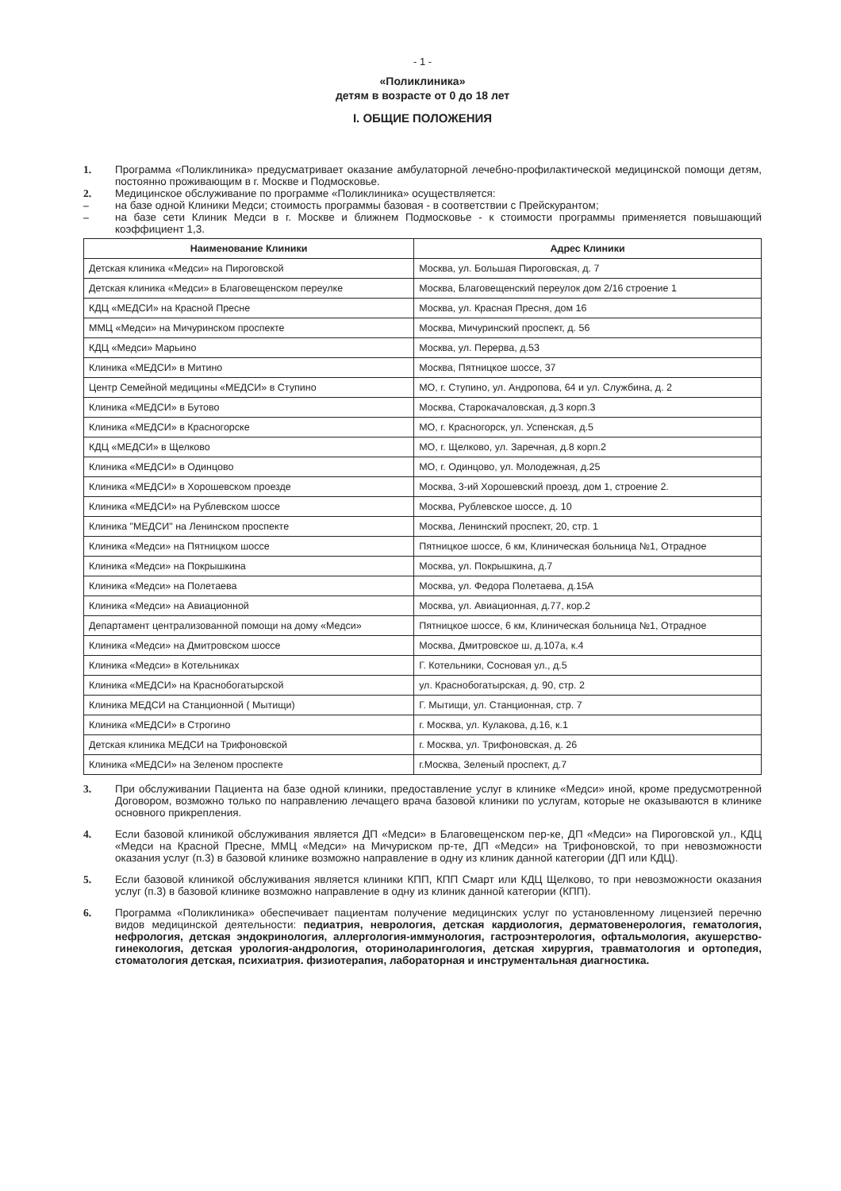- 1 -
«Поликлиника»
детям в возрасте от 0 до 18 лет
I. ОБЩИЕ ПОЛОЖЕНИЯ
1. Программа «Поликлиника» предусматривает оказание амбулаторной лечебно-профилактической медицинской помощи детям, постоянно проживающим в г. Москве и Подмосковье.
2. Медицинское обслуживание по программе «Поликлиника» осуществляется:
– на базе одной Клиники Медси; стоимость программы базовая - в соответствии с Прейскурантом;
– на базе сети Клиник Медси в г. Москве и ближнем Подмосковье - к стоимости программы применяется повышающий коэффициент 1,3.
| Наименование Клиники | Адрес Клиники |
| --- | --- |
| Детская клиника «Медси» на Пироговской | Москва, ул. Большая Пироговская, д. 7 |
| Детская клиника «Медси» в Благовещенском переулке | Москва, Благовещенский переулок дом 2/16 строение 1 |
| КДЦ «МЕДСИ» на Красной Пресне | Москва, ул. Красная Пресня, дом 16 |
| ММЦ «Медси» на Мичуринском проспекте | Москва, Мичуринский проспект, д. 56 |
| КДЦ «Медси» Марьино | Москва, ул. Перерва, д.53 |
| Клиника «МЕДСИ» в Митино | Москва, Пятницкое шоссе, 37 |
| Центр Семейной медицины «МЕДСИ» в Ступино | МО, г. Ступино, ул. Андропова, 64 и ул. Службина, д. 2 |
| Клиника «МЕДСИ» в Бутово | Москва, Старокачаловская, д.3 корп.3 |
| Клиника «МЕДСИ» в Красногорске | МО, г. Красногорск, ул. Успенская, д.5 |
| КДЦ «МЕДСИ» в Щелково | МО, г. Щелково, ул. Заречная, д.8 корп.2 |
| Клиника «МЕДСИ» в Одинцово | МО, г. Одинцово, ул. Молодежная, д.25 |
| Клиника «МЕДСИ» в Хорошевском проезде | Москва, 3-ий Хорошевский проезд, дом 1, строение 2. |
| Клиника «МЕДСИ» на Рублевском шоссе | Москва, Рублевское шоссе, д. 10 |
| Клиника "МЕДСИ" на Ленинском проспекте | Москва, Ленинский проспект, 20, стр. 1 |
| Клиника «Медси» на Пятницком шоссе | Пятницкое шоссе, 6 км, Клиническая больница №1, Отрадное |
| Клиника «Медси» на Покрышкина | Москва, ул. Покрышкина, д.7 |
| Клиника «Медси» на Полетаева | Москва, ул. Федора Полетаева, д.15А |
| Клиника «Медси» на Авиационной | Москва, ул. Авиационная, д.77, кор.2 |
| Департамент централизованной помощи на дому «Медси» | Пятницкое шоссе, 6 км, Клиническая больница №1, Отрадное |
| Клиника «Медси» на Дмитровском шоссе | Москва, Дмитровское ш, д.107а, к.4 |
| Клиника «Медси» в Котельниках | Г. Котельники, Сосновая ул., д.5 |
| Клиника «МЕДСИ» на Краснобогатырской | ул. Краснобогатырская, д. 90, стр. 2 |
| Клиника МЕДСИ на Станционной ( Мытищи) | Г. Мытищи, ул. Станционная, стр. 7 |
| Клиника «МЕДСИ» в Строгино | г. Москва, ул. Кулакова, д.16, к.1 |
| Детская клиника МЕДСИ на Трифоновской | г. Москва, ул. Трифоновская, д. 26 |
| Клиника «МЕДСИ» на Зеленом проспекте | г.Москва, Зеленый проспект, д.7 |
3. При обслуживании Пациента на базе одной клиники, предоставление услуг в клинике «Медси» иной, кроме предусмотренной Договором, возможно только по направлению лечащего врача базовой клиники по услугам, которые не оказываются в клинике основного прикрепления.
4. Если базовой клиникой обслуживания является ДП «Медси» в Благовещенском пер-ке, ДП «Медси» на Пироговской ул., КДЦ «Медси на Красной Пресне, ММЦ «Медси» на Мичуриском пр-те, ДП «Медси» на Трифоновской, то при невозможности оказания услуг (п.3) в базовой клинике возможно направление в одну из клиник данной категории (ДП или КДЦ).
5. Если базовой клиникой обслуживания является клиники КПП, КПП Смарт или КДЦ Щелково, то при невозможности оказания услуг (п.3) в базовой клинике возможно направление в одну из клиник данной категории (КПП).
6. Программа «Поликлиника» обеспечивает пациентам получение медицинских услуг по установленному лицензией перечню видов медицинской деятельности: педиатрия, неврология, детская кардиология, дерматовенерология, гематология, нефрология, детская эндокринология, аллергология-иммунология, гастроэнтерология, офтальмология, акушерство-гинекология, детская урология-андрология, оториноларингология, детская хирургия, травматология и ортопедия, стоматология детская, психиатрия. физиотерапия, лабораторная и инструментальная диагностика.